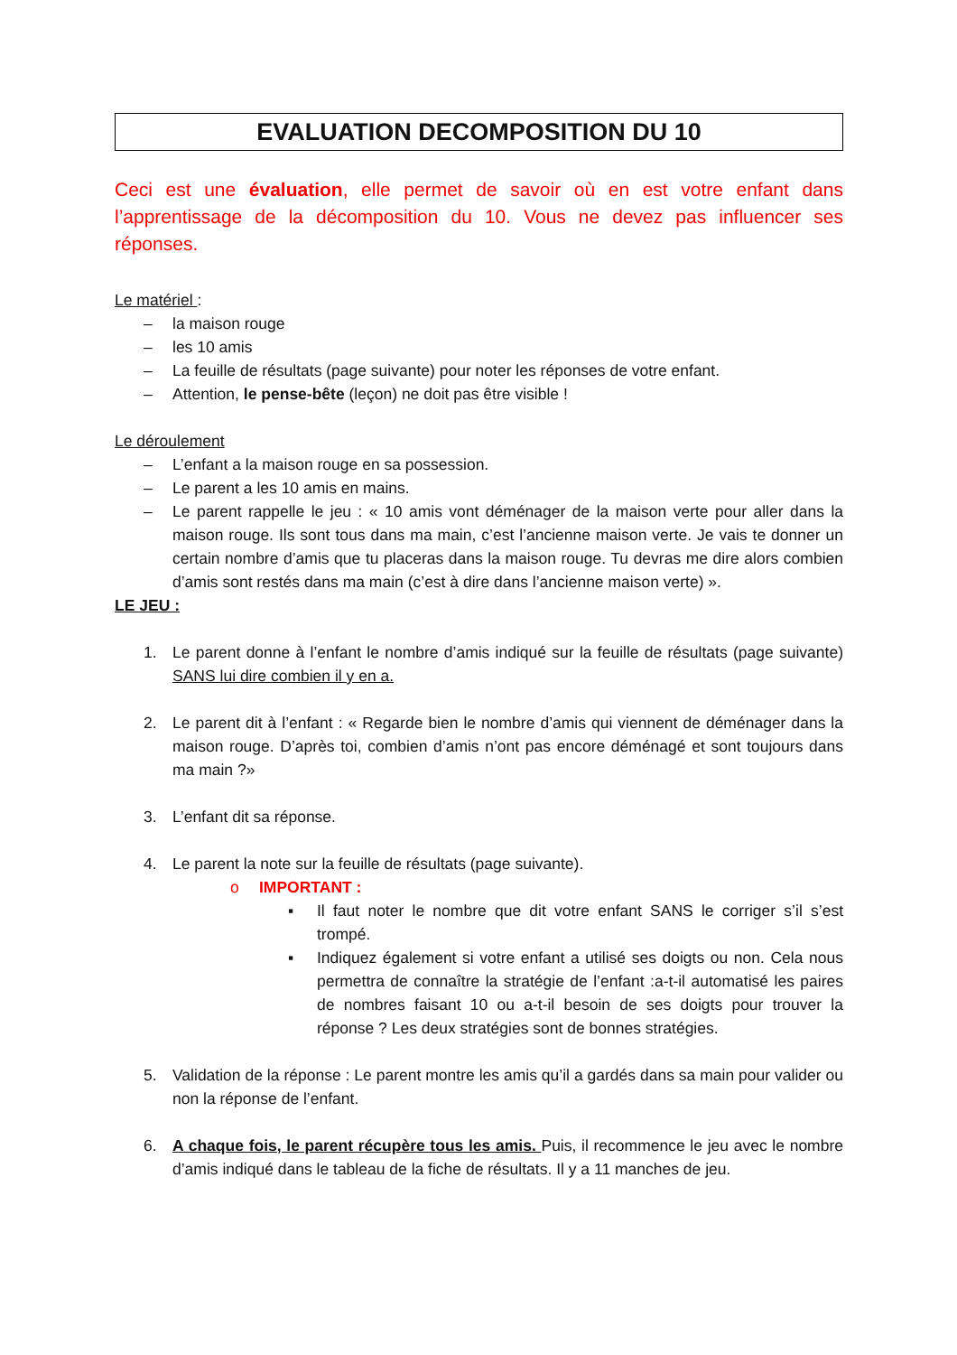EVALUATION DECOMPOSITION DU 10
Ceci est une évaluation, elle permet de savoir où en est votre enfant dans l’apprentissage de la décomposition du 10. Vous ne devez pas influencer ses réponses.
Le matériel :
– la maison rouge
– les 10 amis
– La feuille de résultats (page suivante) pour noter les réponses de votre enfant.
– Attention, le pense-bête (leçon) ne doit pas être visible !
Le déroulement
– L’enfant a la maison rouge en sa possession.
– Le parent a les 10 amis en mains.
– Le parent rappelle le jeu : « 10 amis vont déménager de la maison verte pour aller dans la maison rouge. Ils sont tous dans ma main, c’est l’ancienne maison verte. Je vais te donner un certain nombre d’amis que tu placeras dans la maison rouge. Tu devras me dire alors combien d’amis sont restés dans ma main (c’est à dire dans l’ancienne maison verte) ».
LE JEU :
1. Le parent donne à l’enfant le nombre d’amis indiqué sur la feuille de résultats (page suivante) SANS lui dire combien il y en a.
2. Le parent dit à l’enfant : « Regarde bien le nombre d’amis qui viennent de déménager dans la maison rouge. D’après toi, combien d’amis n’ont pas encore déménagé et sont toujours dans ma main ?»
3. L’enfant dit sa réponse.
4. Le parent la note sur la feuille de résultats (page suivante).
o IMPORTANT :
▪ Il faut noter le nombre que dit votre enfant SANS le corriger s’il s’est trompé.
▪ Indiquez également si votre enfant a utilisé ses doigts ou non. Cela nous permettra de connaître la stratégie de l’enfant :a-t-il automatisé les paires de nombres faisant 10 ou a-t-il besoin de ses doigts pour trouver la réponse ? Les deux stratégies sont de bonnes stratégies.
5. Validation de la réponse : Le parent montre les amis qu’il a gardés dans sa main pour valider ou non la réponse de l’enfant.
6. A chaque fois, le parent récupère tous les amis. Puis, il recommence le jeu avec le nombre d’amis indiqué dans le tableau de la fiche de résultats. Il y a 11 manches de jeu.